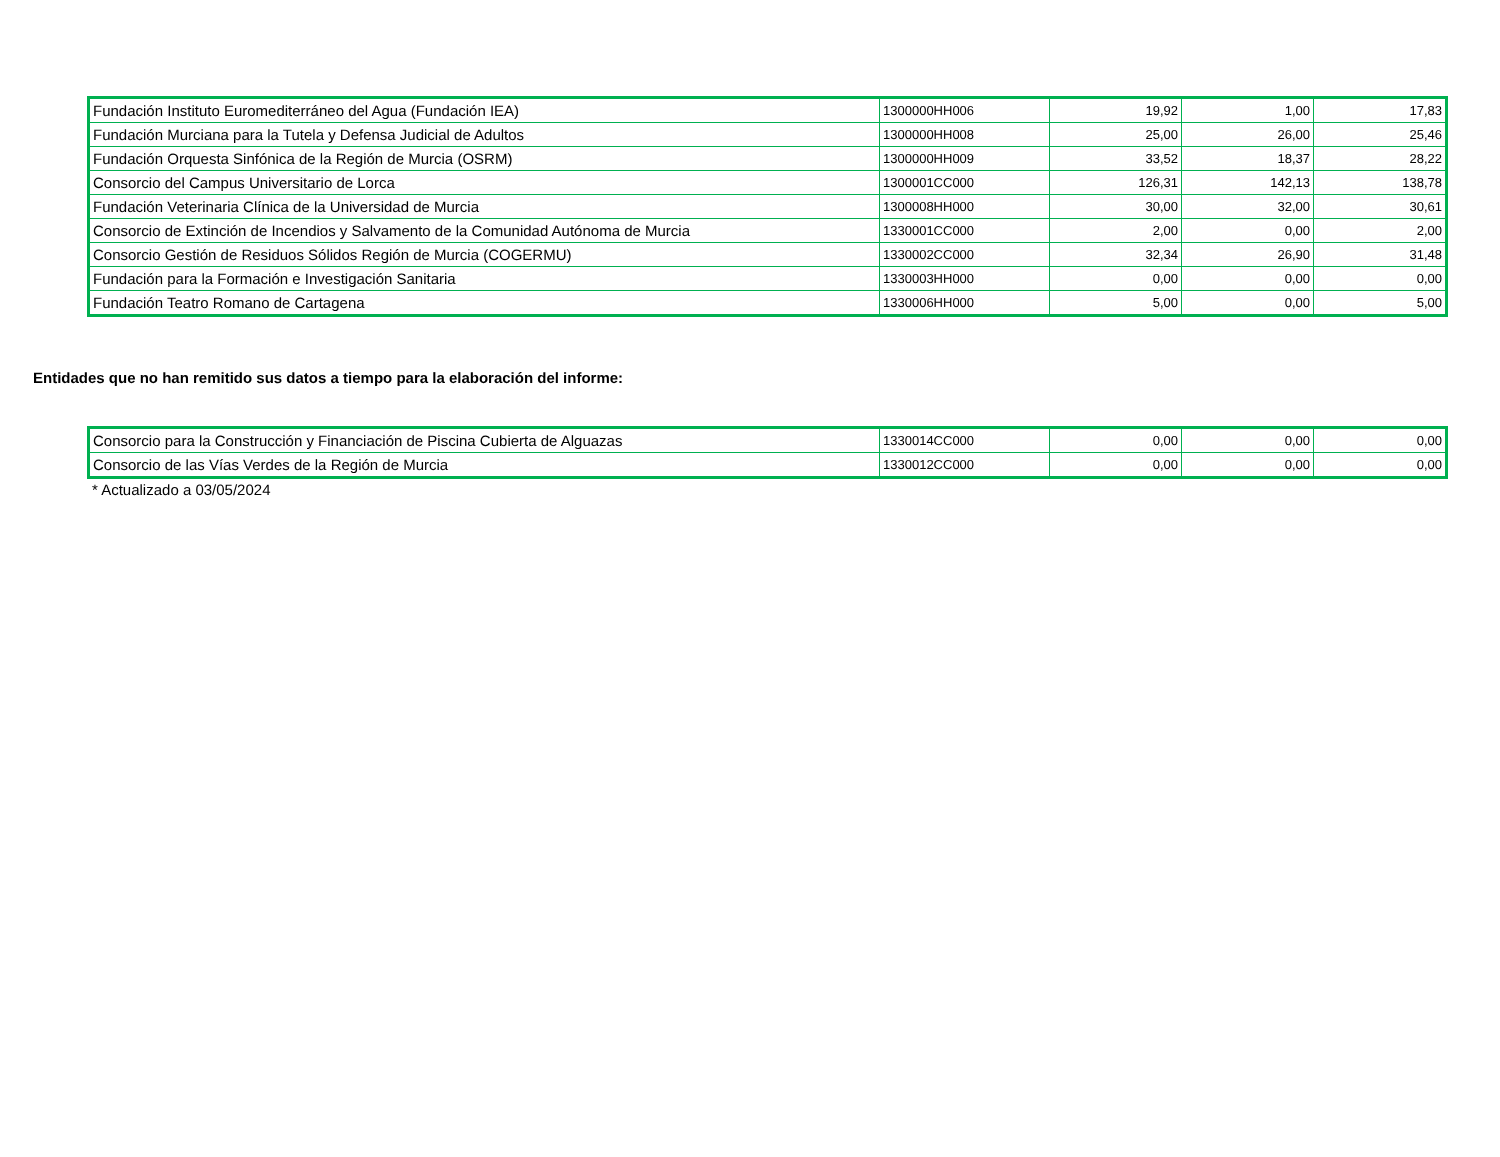| Fundación Instituto Euromediterráneo del Agua (Fundación IEA) | 1300000HH006 | 19,92 | 1,00 | 17,83 |
| Fundación Murciana para la Tutela y Defensa Judicial de Adultos | 1300000HH008 | 25,00 | 26,00 | 25,46 |
| Fundación Orquesta Sinfónica de la Región de Murcia (OSRM) | 1300000HH009 | 33,52 | 18,37 | 28,22 |
| Consorcio del Campus Universitario de Lorca | 1300001CC000 | 126,31 | 142,13 | 138,78 |
| Fundación Veterinaria Clínica de la Universidad de Murcia | 1300008HH000 | 30,00 | 32,00 | 30,61 |
| Consorcio de Extinción de Incendios y Salvamento de la Comunidad Autónoma de Murcia | 1330001CC000 | 2,00 | 0,00 | 2,00 |
| Consorcio Gestión de Residuos Sólidos Región de Murcia (COGERMU) | 1330002CC000 | 32,34 | 26,90 | 31,48 |
| Fundación para la Formación e Investigación Sanitaria | 1330003HH000 | 0,00 | 0,00 | 0,00 |
| Fundación Teatro Romano de Cartagena | 1330006HH000 | 5,00 | 0,00 | 5,00 |
Entidades que no han remitido sus datos a tiempo para la elaboración del informe:
| Consorcio para la Construcción y Financiación de Piscina Cubierta de Alguazas | 1330014CC000 | 0,00 | 0,00 | 0,00 |
| Consorcio de las Vías Verdes de la Región de Murcia | 1330012CC000 | 0,00 | 0,00 | 0,00 |
* Actualizado a 03/05/2024